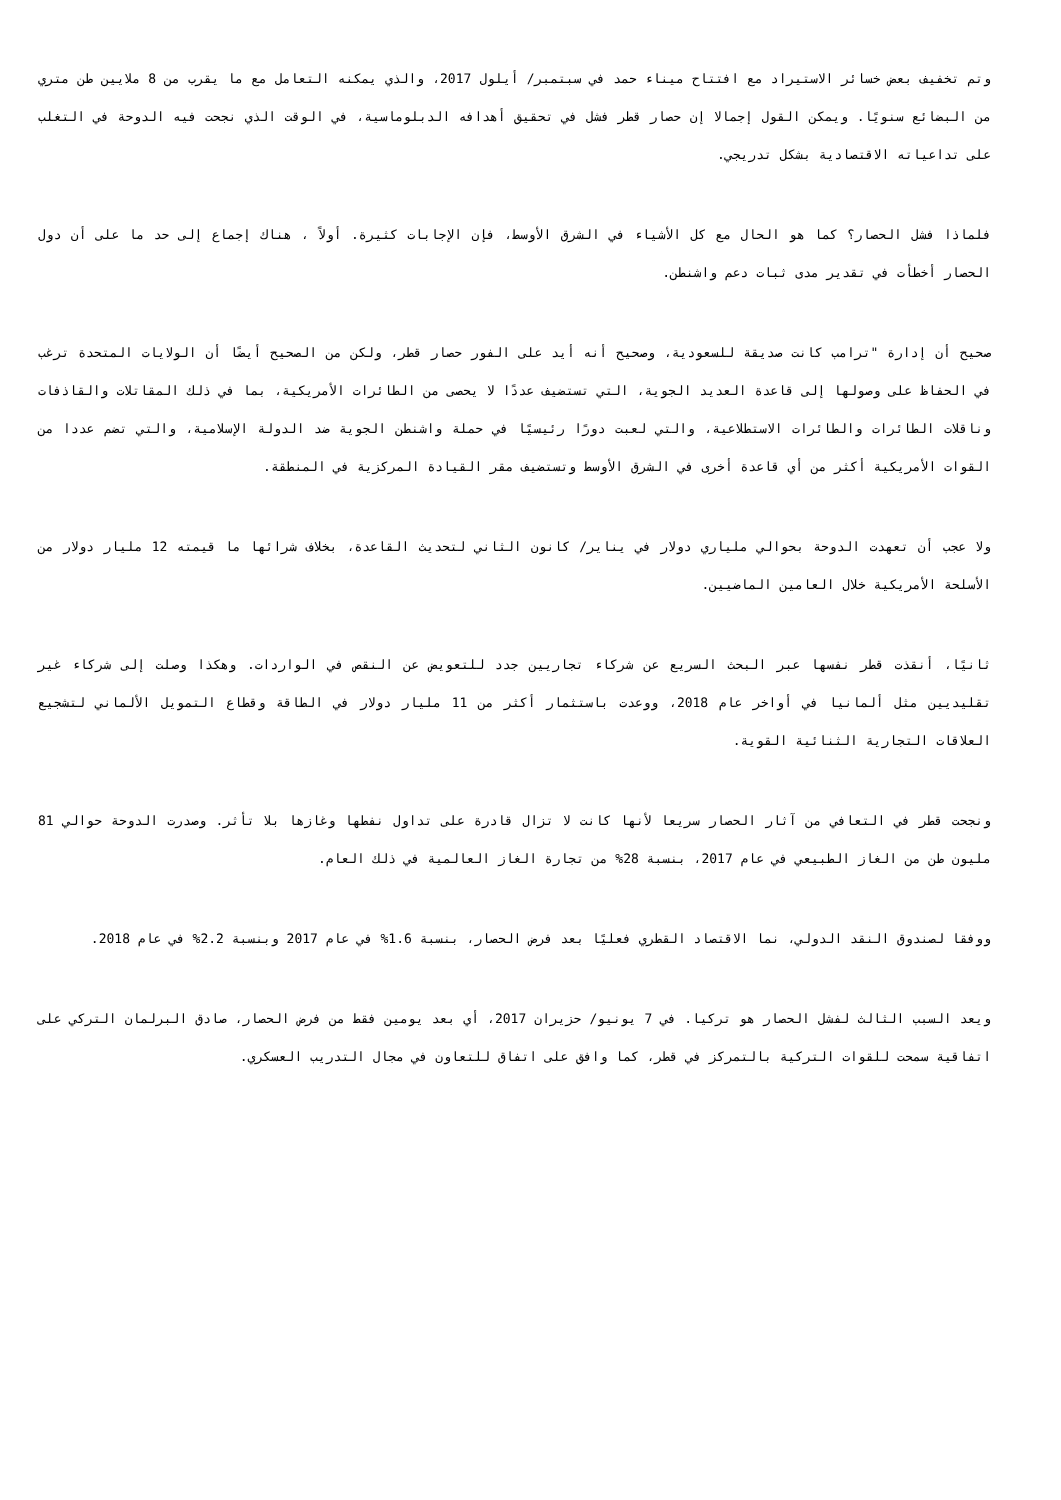وتم تخفيف بعض خسائر الاستيراد مع افتتاح ميناء حمد في سبتمبر/ أيلول 2017، والذي يمكنه التعامل مع ما يقرب من 8 ملايين طن متري من البضائع سنويًا. ويمكن القول إجمالا إن حصار قطر فشل في تحقيق أهدافه الدبلوماسية، في الوقت الذي نجحت فيه الدوحة في التغلب على تداعياته الاقتصادية بشكل تدريجي.
فلماذا فشل الحصار؟ كما هو الحال مع كل الأشياء في الشرق الأوسط، فإن الإجابات كثيرة. أولاً ، هناك إجماع إلى حد ما على أن دول الحصار أخطأت في تقدير مدى ثبات دعم واشنطن.
صحيح أن إدارة "ترامب كانت صديقة للسعودية، وصحيح أنه أيد على الفور حصار قطر، ولكن من الصحيح أيضًا أن الولايات المتحدة ترغب في الحفاظ على وصولها إلى قاعدة العديد الجوية، التي تستضيف عددًا لا يحصى من الطائرات الأمريكية، بما في ذلك المقاتلات والقاذفات وناقلات الطائرات والطائرات الاستطلاعية، والتي لعبت دورًا رئيسيًا في حملة واشنطن الجوية ضد الدولة الإسلامية، والتي تضم عددا من القوات الأمريكية أكثر من أي قاعدة أخرى في الشرق الأوسط وتستضيف مقر القيادة المركزية في المنطقة.
ولا عجب أن تعهدت الدوحة بحوالي ملياري دولار في يناير/ كانون الثاني لتحديث القاعدة، بخلاف شرائها ما قيمته 12 مليار دولار من الأسلحة الأمريكية خلال العامين الماضيين.
ثانيًا، أنقذت قطر نفسها عبر البحث السريع عن شركاء تجاريين جدد للتعويض عن النقص في الواردات. وهكذا وصلت إلى شركاء غير تقليديين مثل ألمانيا في أواخر عام 2018، ووعدت باستثمار أكثر من 11 مليار دولار في الطاقة وقطاع التمويل الألماني لتشجيع العلاقات التجارية الثنائية القوية.
ونجحت قطر في التعافي من آثار الحصار سريعا لأنها كانت لا تزال قادرة على تداول نفطها وغازها بلا تأثر. وصدرت الدوحة حوالي 81 مليون طن من الغاز الطبيعي في عام 2017، بنسبة 28% من تجارة الغاز العالمية في ذلك العام.
ووفقا لصندوق النقد الدولي، نما الاقتصاد القطري فعليًا بعد فرض الحصار، بنسبة 1.6% في عام 2017 وبنسبة 2.2% في عام 2018.
ويعد السبب الثالث لفشل الحصار هو تركيا. في 7 يونيو/ حزيران 2017، أي بعد يومين فقط من فرض الحصار، صادق البرلمان التركي على اتفاقية سمحت للقوات التركية بالتمركز في قطر، كما وافق على اتفاق للتعاون في مجال التدريب العسكري.